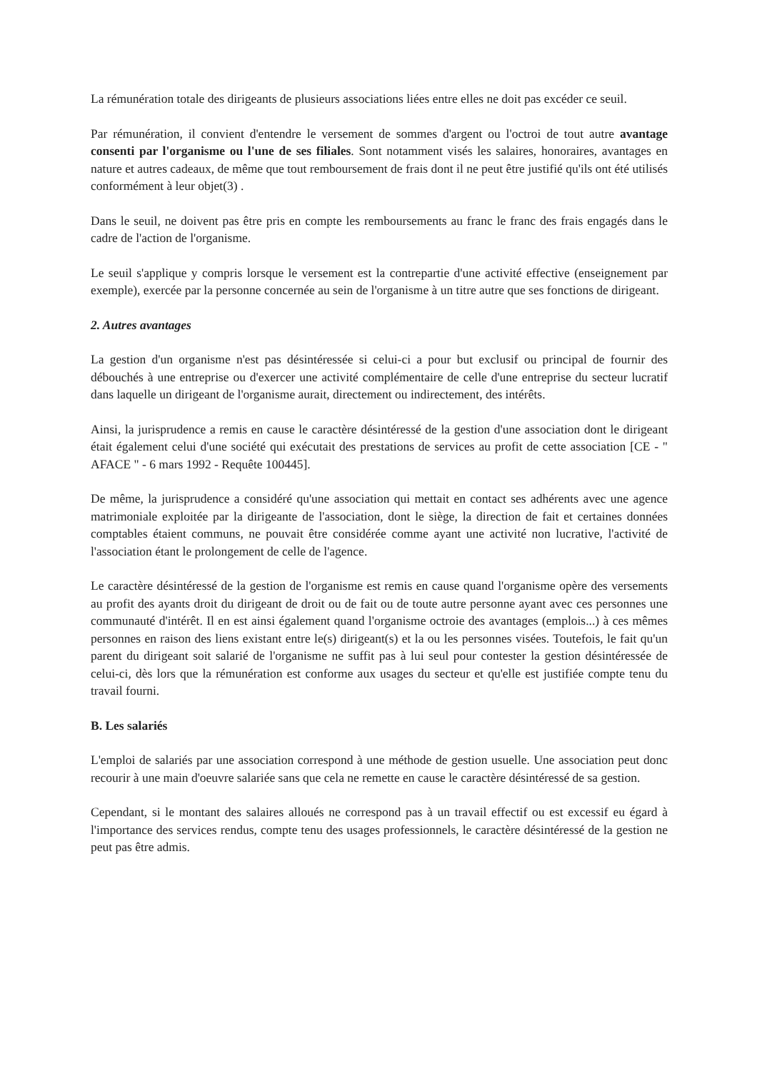La rémunération totale des dirigeants de plusieurs associations liées entre elles ne doit pas excéder ce seuil.
Par rémunération, il convient d'entendre le versement de sommes d'argent ou l'octroi de tout autre avantage consenti par l'organisme ou l'une de ses filiales. Sont notamment visés les salaires, honoraires, avantages en nature et autres cadeaux, de même que tout remboursement de frais dont il ne peut être justifié qu'ils ont été utilisés conformément à leur objet(3) .
Dans le seuil, ne doivent pas être pris en compte les remboursements au franc le franc des frais engagés dans le cadre de l'action de l'organisme.
Le seuil s'applique y compris lorsque le versement est la contrepartie d'une activité effective (enseignement par exemple), exercée par la personne concernée au sein de l'organisme à un titre autre que ses fonctions de dirigeant.
2. Autres avantages
La gestion d'un organisme n'est pas désintéressée si celui-ci a pour but exclusif ou principal de fournir des débouchés à une entreprise ou d'exercer une activité complémentaire de celle d'une entreprise du secteur lucratif dans laquelle un dirigeant de l'organisme aurait, directement ou indirectement, des intérêts.
Ainsi, la jurisprudence a remis en cause le caractère désintéressé de la gestion d'une association dont le dirigeant était également celui d'une société qui exécutait des prestations de services au profit de cette association [CE - " AFACE " - 6 mars 1992 - Requête 100445].
De même, la jurisprudence a considéré qu'une association qui mettait en contact ses adhérents avec une agence matrimoniale exploitée par la dirigeante de l'association, dont le siège, la direction de fait et certaines données comptables étaient communs, ne pouvait être considérée comme ayant une activité non lucrative, l'activité de l'association étant le prolongement de celle de l'agence.
Le caractère désintéressé de la gestion de l'organisme est remis en cause quand l'organisme opère des versements au profit des ayants droit du dirigeant de droit ou de fait ou de toute autre personne ayant avec ces personnes une communauté d'intérêt. Il en est ainsi également quand l'organisme octroie des avantages (emplois...) à ces mêmes personnes en raison des liens existant entre le(s) dirigeant(s) et la ou les personnes visées. Toutefois, le fait qu'un parent du dirigeant soit salarié de l'organisme ne suffit pas à lui seul pour contester la gestion désintéressée de celui-ci, dès lors que la rémunération est conforme aux usages du secteur et qu'elle est justifiée compte tenu du travail fourni.
B. Les salariés
L'emploi de salariés par une association correspond à une méthode de gestion usuelle. Une association peut donc recourir à une main d'oeuvre salariée sans que cela ne remette en cause le caractère désintéressé de sa gestion.
Cependant, si le montant des salaires alloués ne correspond pas à un travail effectif ou est excessif eu égard à l'importance des services rendus, compte tenu des usages professionnels, le caractère désintéressé de la gestion ne peut pas être admis.